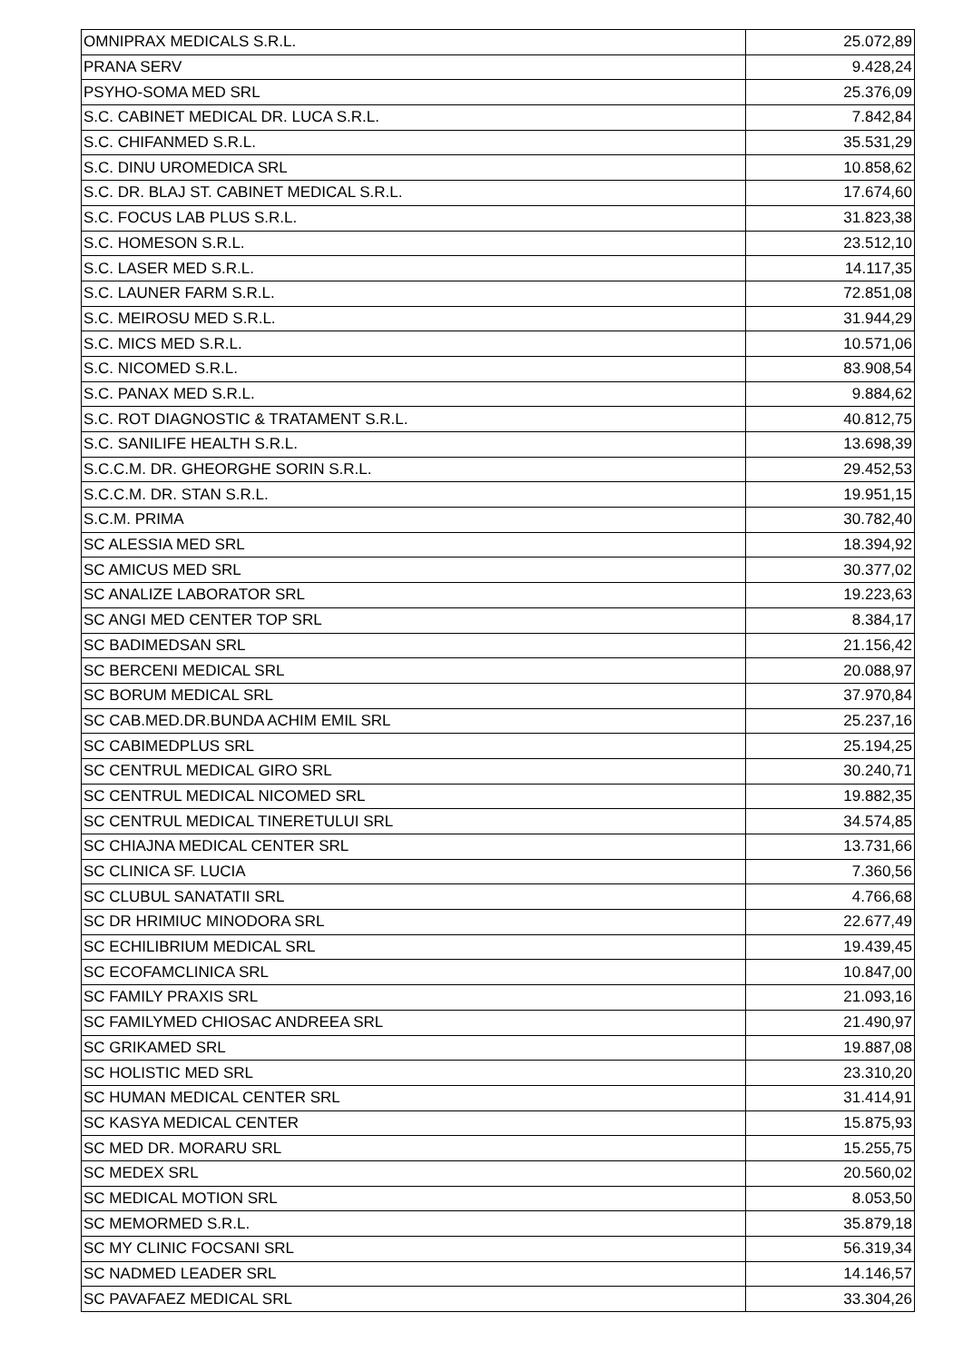| OMNIPRAX MEDICALS S.R.L. | 25.072,89 |
| PRANA SERV | 9.428,24 |
| PSYHO-SOMA MED SRL | 25.376,09 |
| S.C. CABINET MEDICAL DR. LUCA S.R.L. | 7.842,84 |
| S.C. CHIFANMED S.R.L. | 35.531,29 |
| S.C. DINU UROMEDICA SRL | 10.858,62 |
| S.C. DR. BLAJ ST. CABINET MEDICAL S.R.L. | 17.674,60 |
| S.C. FOCUS LAB PLUS S.R.L. | 31.823,38 |
| S.C. HOMESON S.R.L. | 23.512,10 |
| S.C. LASER MED S.R.L. | 14.117,35 |
| S.C. LAUNER FARM S.R.L. | 72.851,08 |
| S.C. MEIROSU MED S.R.L. | 31.944,29 |
| S.C. MICS MED S.R.L. | 10.571,06 |
| S.C. NICOMED S.R.L. | 83.908,54 |
| S.C. PANAX MED S.R.L. | 9.884,62 |
| S.C. ROT DIAGNOSTIC & TRATAMENT S.R.L. | 40.812,75 |
| S.C. SANILIFE HEALTH S.R.L. | 13.698,39 |
| S.C.C.M. DR. GHEORGHE SORIN S.R.L. | 29.452,53 |
| S.C.C.M. DR. STAN S.R.L. | 19.951,15 |
| S.C.M. PRIMA | 30.782,40 |
| SC ALESSIA MED SRL | 18.394,92 |
| SC AMICUS MED SRL | 30.377,02 |
| SC ANALIZE LABORATOR SRL | 19.223,63 |
| SC ANGI MED CENTER TOP SRL | 8.384,17 |
| SC BADIMEDSAN SRL | 21.156,42 |
| SC BERCENI MEDICAL SRL | 20.088,97 |
| SC BORUM MEDICAL SRL | 37.970,84 |
| SC CAB.MED.DR.BUNDA ACHIM EMIL SRL | 25.237,16 |
| SC CABIMEDPLUS SRL | 25.194,25 |
| SC CENTRUL MEDICAL GIRO SRL | 30.240,71 |
| SC CENTRUL MEDICAL NICOMED SRL | 19.882,35 |
| SC CENTRUL MEDICAL TINERETULUI SRL | 34.574,85 |
| SC CHIAJNA MEDICAL CENTER SRL | 13.731,66 |
| SC CLINICA SF. LUCIA | 7.360,56 |
| SC CLUBUL SANATATII SRL | 4.766,68 |
| SC DR HRIMIUC MINODORA SRL | 22.677,49 |
| SC ECHILIBRIUM MEDICAL SRL | 19.439,45 |
| SC ECOFAMCLINICA SRL | 10.847,00 |
| SC FAMILY PRAXIS SRL | 21.093,16 |
| SC FAMILYMED CHIOSAC ANDREEA SRL | 21.490,97 |
| SC GRIKAMED SRL | 19.887,08 |
| SC HOLISTIC MED SRL | 23.310,20 |
| SC HUMAN MEDICAL CENTER SRL | 31.414,91 |
| SC KASYA MEDICAL CENTER | 15.875,93 |
| SC MED DR. MORARU SRL | 15.255,75 |
| SC MEDEX SRL | 20.560,02 |
| SC MEDICAL MOTION SRL | 8.053,50 |
| SC MEMORMED S.R.L. | 35.879,18 |
| SC MY CLINIC FOCSANI SRL | 56.319,34 |
| SC NADMED LEADER SRL | 14.146,57 |
| SC PAVAFAEZ MEDICAL SRL | 33.304,26 |